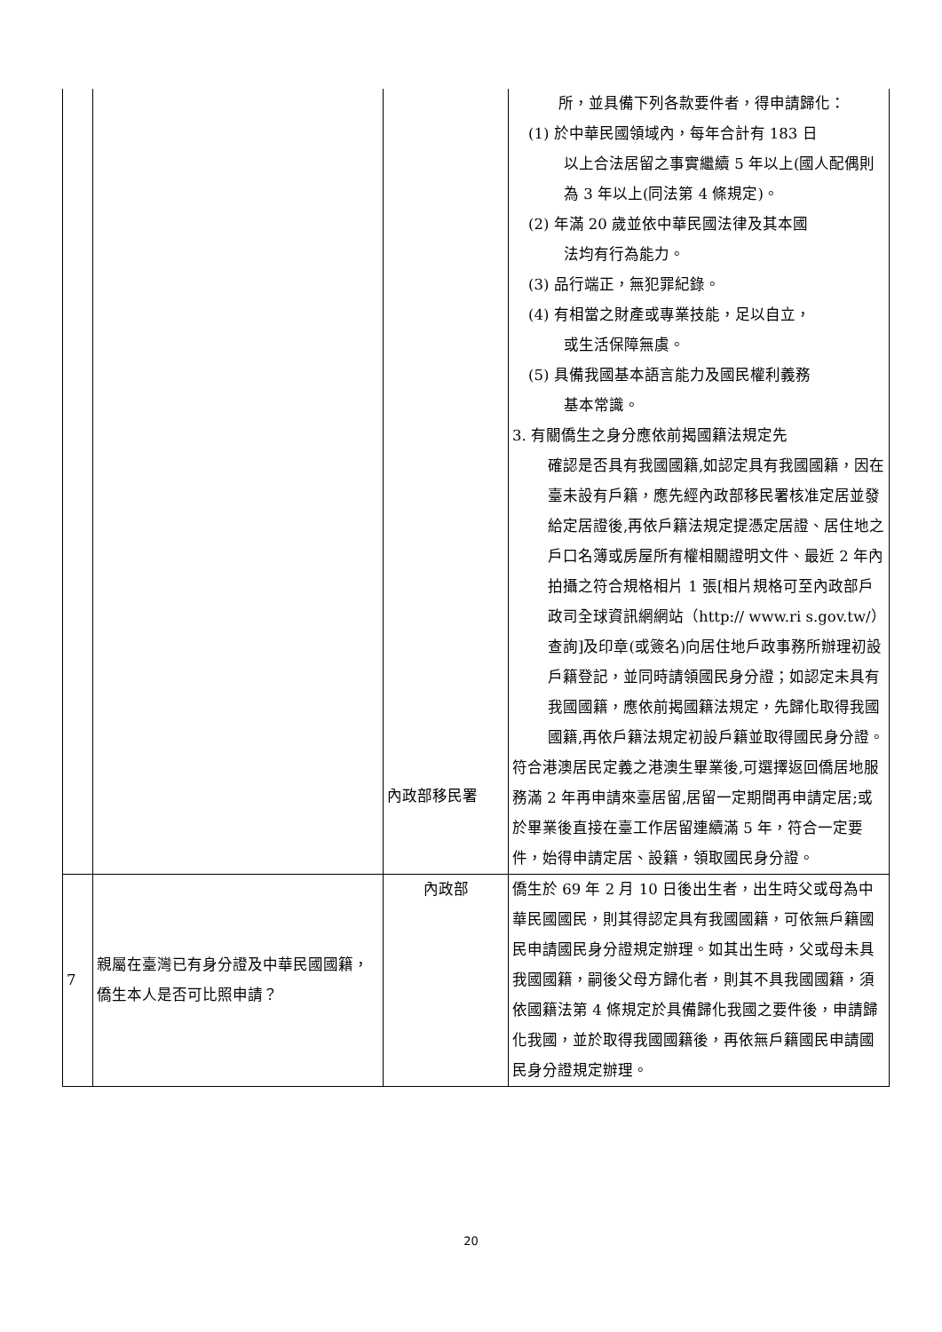| | | 內政部移民署 | 所，並具備下列各款要件者，得申請歸化： (1) 於中華民國領域內，每年合計有 183 日 以上合法居留之事實繼續 5 年以上(國人配偶則為 3 年以上(同法第 4 條規定)。 (2) 年滿 20 歲並依中華民國法律及其本國 法均有行為能力。 (3) 品行端正，無犯罪紀錄。 (4) 有相當之財產或專業技能，足以自立， 或生活保障無虞。 (5) 具備我國基本語言能力及國民權利義務 基本常識。 3. 有關僑生之身分應依前揭國籍法規定先 確認是否具有我國國籍,如認定具有我國國籍，因在臺未設有戶籍，應先經內政部移民署核准定居並發給定居證後,再依戶籍法規定提憑定居證、居住地之戶口名簿或房屋所有權相關證明文件、最近 2 年內拍攝之符合規格相片 1 張[相片規格可至內政部戶政司全球資訊網網站（http:// www.ri s.gov.tw/）查詢]及印章(或簽名)向居住地戶政事務所辦理初設戶籍登記，並同時請領國民身分證；如認定未具有我國國籍，應依前揭國籍法規定，先歸化取得我國國籍,再依戶籍法規定初設戶籍並取得國民身分證。 符合港澳居民定義之港澳生畢業後,可選擇返回僑居地服務滿 2 年再申請來臺居留,居留一定期間再申請定居;或於畢業後直接在臺工作居留連續滿 5 年，符合一定要件，始得申請定居、設籍，領取國民身分證。 |
| 7 | 親屬在臺灣已有身分證及中華民國國籍，僑生本人是否可比照申請？ | 內政部 | 僑生於 69 年 2 月 10 日後出生者，出生時父或母為中華民國國民，則其得認定具有我國國籍，可依無戶籍國民申請國民身分證規定辦理。如其出生時，父或母未具我國國籍，嗣後父母方歸化者，則其不具我國國籍，須依國籍法第 4 條規定於具備歸化我國之要件後，申請歸化我國，並於取得我國國籍後，再依無戶籍國民申請國民身分證規定辦理。 |
20